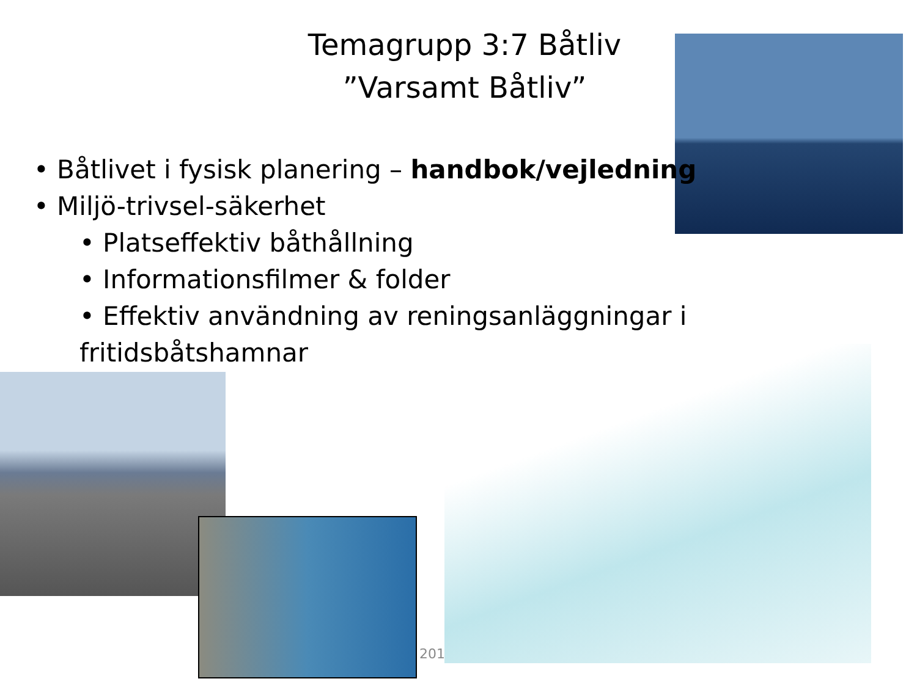Temagrupp 3:7 Båtliv
”Varsamt Båtliv”
• Båtlivet i fysisk planering – handbok/vejledning
• Miljö-trivsel-säkerhet
• Platseffektiv båthållning
• Informationsfilmer & folder
• Effektiv användning av reningsanläggningar i fritidsbåtshamnar
201